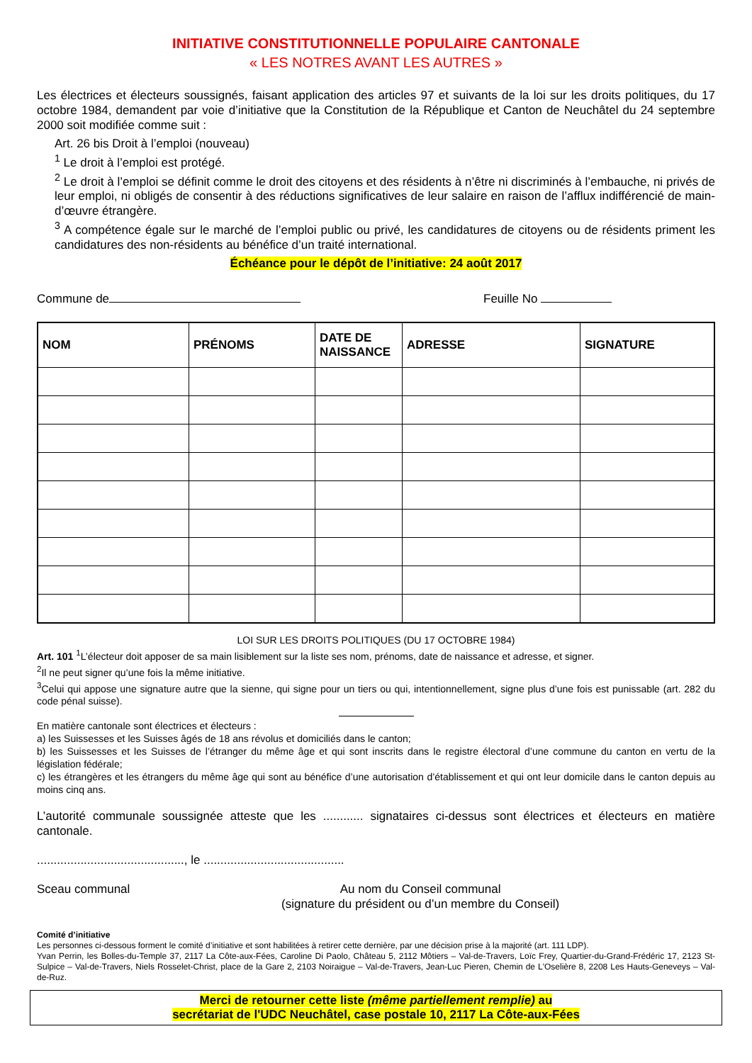INITIATIVE CONSTITUTIONNELLE POPULAIRE CANTONALE
« LES NOTRES AVANT LES AUTRES »
Les électrices et électeurs soussignés, faisant application des articles 97 et suivants de la loi sur les droits politiques, du 17 octobre 1984, demandent par voie d’initiative que la Constitution de la République et Canton de Neuchâtel du 24 septembre 2000 soit modifiée comme suit :
Art. 26 bis Droit à l’emploi (nouveau)
<sup>1</sup> Le droit à l’emploi est protégé.
<sup>2</sup> Le droit à l’emploi se définit comme le droit des citoyens et des résidents à n’être ni discriminés à l’embauche, ni privés de leur emploi, ni obligés de consentir à des réductions significatives de leur salaire en raison de l’afflux indifférencié de main-d’œuvre étrangère.
<sup>3</sup> A compétence égale sur le marché de l’emploi public ou privé, les candidatures de citoyens ou de résidents priment les candidatures des non-résidents au bénéfice d’un traité international.
Échéance pour le dépôt de l’initiative: 24 août 2017
Commune de Feuille No
| NOM | PRÉNOMS | DATE DE NAISSANCE | ADRESSE | SIGNATURE |
| --- | --- | --- | --- | --- |
LOI SUR LES DROITS POLITIQUES (DU 17 OCTOBRE 1984)
Art. 101 <sup>1</sup>L’électeur doit apposer de sa main lisiblement sur la liste ses nom, prénoms, date de naissance et adresse, et signer.
<sup>2</sup> Il ne peut signer qu’une fois la même initiative.
<sup>3</sup> Celui qui appose une signature autre que la sienne, qui signe pour un tiers ou qui, intentionnellement, signe plus d’une fois est punissable (art. 282 du code pénal suisse).
En matière cantonale sont électrices et électeurs :
a) les Suissesses et les Suisses âgés de 18 ans révolus et domiciliés dans le canton;
b) les Suissesses et les Suisses de l’étranger du même âge et qui sont inscrits dans le registre électoral d’une commune du canton en vertu de la législation fédérale;
c) les étrangères et les étrangers du même âge qui sont au bénéfice d’une autorisation d’établissement et qui ont leur domicile dans le canton depuis au moins cinq ans.
L’autorité communale soussignée atteste que les ............ signataires ci-dessus sont électrices et électeurs en matière cantonale.
............................................, le ..........................................
Sceau communal Au nom du Conseil communal
(signature du président ou d’un membre du Conseil)
Comité d’initiative
Les personnes ci-dessous forment le comité d’initiative et sont habilitées à retirer cette dernière, par une décision prise à la majorité (art. 111 LDP).
Yvan Perrin, les Bolles-du-Temple 37, 2117 La Côte-aux-Fées, Caroline Di Paolo, Château 5, 2112 Môtiers – Val-de-Travers, Loïc Frey, Quartier-du-Grand-Frédéric 17, 2123 St-Sulpice – Val-de-Travers, Niels Rosselet-Christ, place de la Gare 2, 2103 Noiraigue – Val-de-Travers, Jean-Luc Pieren, Chemin de L'Oselière 8, 2208 Les Hauts-Geneveys – Val-de-Ruz.
Merci de retourner cette liste (même partiellement remplie) au
secrétariat de l'UDC Neuchâtel, case postale 10, 2117 La Côte-aux-Fées